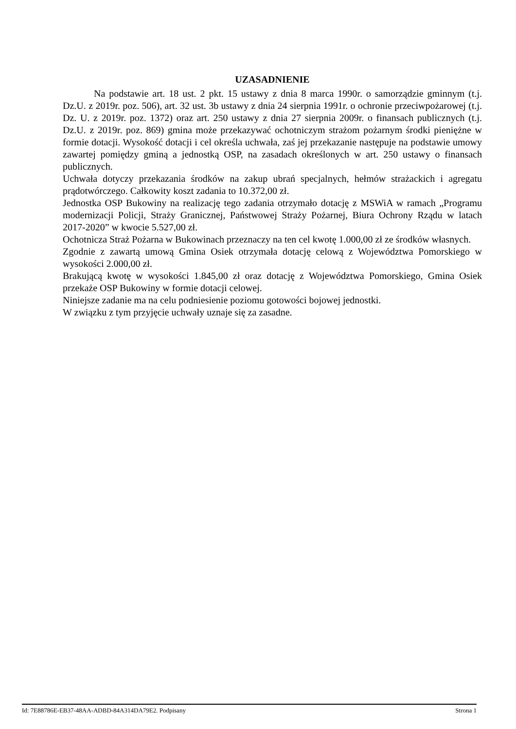UZASADNIENIE
Na podstawie art. 18 ust. 2 pkt. 15 ustawy z dnia 8 marca 1990r. o samorządzie gminnym (t.j. Dz.U. z 2019r. poz. 506), art. 32 ust. 3b ustawy z dnia 24 sierpnia 1991r. o ochronie przeciwpożarowej (t.j. Dz. U. z 2019r. poz. 1372) oraz art. 250 ustawy z dnia 27 sierpnia 2009r. o finansach publicznych (t.j. Dz.U. z 2019r. poz. 869) gmina może przekazywać ochotniczym strażom pożarnym środki pieniężne w formie dotacji. Wysokość dotacji i cel określa uchwała, zaś jej przekazanie następuje na podstawie umowy zawartej pomiędzy gminą a jednostką OSP, na zasadach określonych w art. 250 ustawy o finansach publicznych.
Uchwała dotyczy przekazania środków na zakup ubrań specjalnych, hełmów strażackich i agregatu prądotwórczego. Całkowity koszt zadania to 10.372,00 zł.
Jednostka OSP Bukowiny na realizację tego zadania otrzymało dotację z MSWiA w ramach „Programu modernizacji Policji, Straży Granicznej, Państwowej Straży Pożarnej, Biura Ochrony Rządu w latach 2017-2020” w kwocie 5.527,00 zł.
Ochotnicza Straż Pożarna w Bukowinach przeznaczy na ten cel kwotę 1.000,00 zł ze środków własnych.
Zgodnie z zawartą umową Gmina Osiek otrzymała dotację celową z Województwa Pomorskiego w wysokości 2.000,00 zł.
Brakującą kwotę w wysokości 1.845,00 zł oraz dotację z Województwa Pomorskiego, Gmina Osiek przekaże OSP Bukowiny w formie dotacji celowej.
Niniejsze zadanie ma na celu podniesienie poziomu gotowości bojowej jednostki.
W związku z tym przyjęcie uchwały uznaje się za zasadne.
Id: 7E88786E-EB37-48AA-ADBD-84A314DA79E2. Podpisany Strona 1